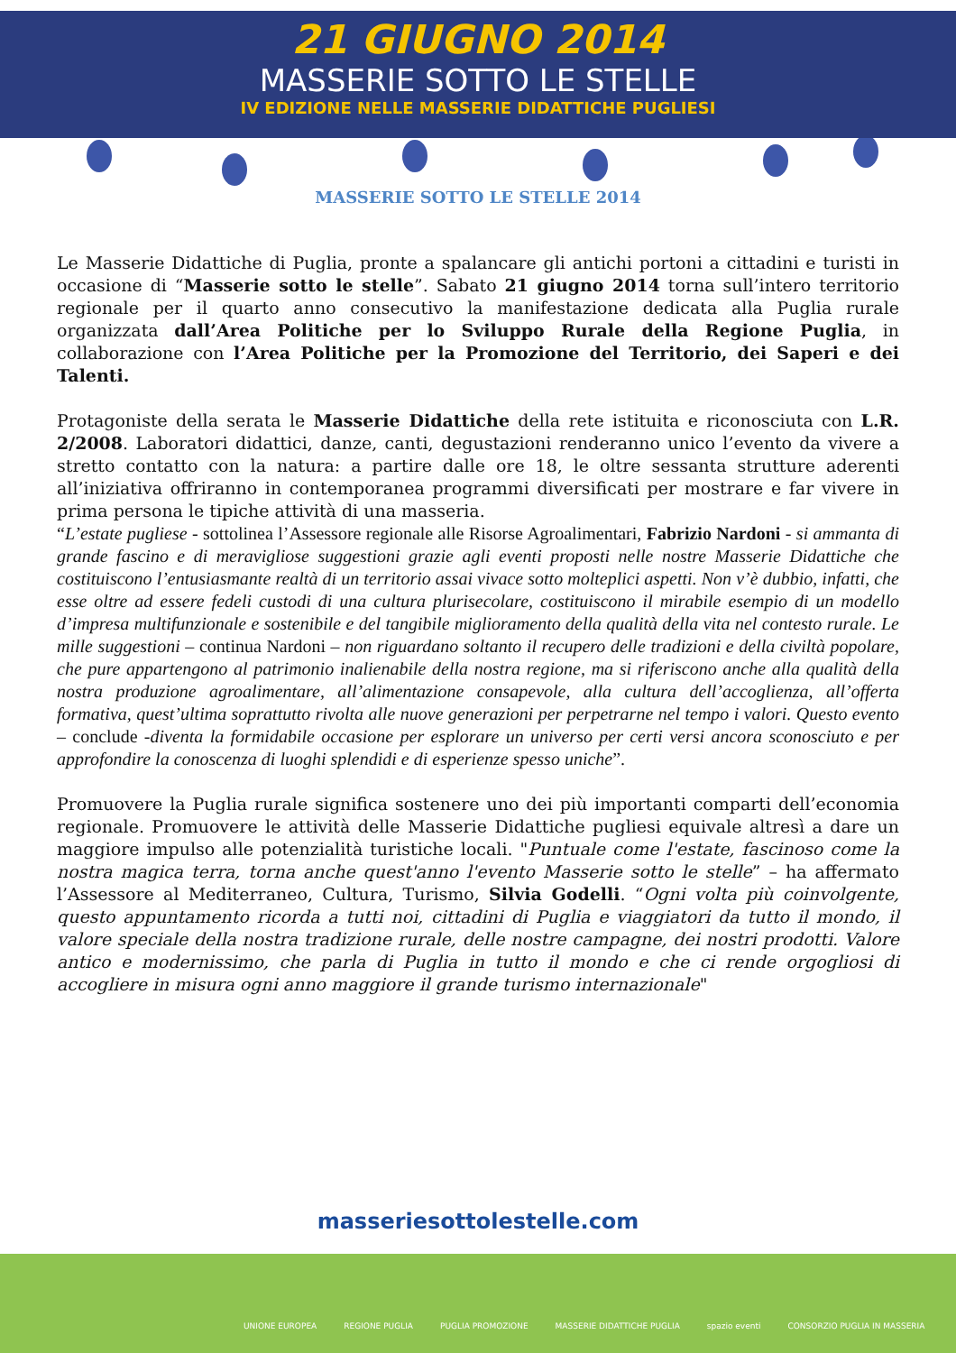21 GIUGNO 2014
MASSERIE SOTTO LE STELLE
IV EDIZIONE NELLE MASSERIE DIDATTICHE PUGLIESI
MASSERIE SOTTO LE STELLE 2014
Le Masserie Didattiche di Puglia, pronte a spalancare gli antichi portoni a cittadini e turisti in occasione di “Masserie sotto le stelle”. Sabato 21 giugno 2014 torna sull’intero territorio regionale per il quarto anno consecutivo la manifestazione dedicata alla Puglia rurale organizzata dall’Area Politiche per lo Sviluppo Rurale della Regione Puglia, in collaborazione con l’Area Politiche per la Promozione del Territorio, dei Saperi e dei Talenti.
Protagoniste della serata le Masserie Didattiche della rete istituita e riconosciuta con L.R. 2/2008. Laboratori didattici, danze, canti, degustazioni renderanno unico l’evento da vivere a stretto contatto con la natura: a partire dalle ore 18, le oltre sessanta strutture aderenti all’iniziativa offriranno in contemporanea programmi diversificati per mostrare e far vivere in prima persona le tipiche attività di una masseria.
“L’estate pugliese - sottolinea l’Assessore regionale alle Risorse Agroalimentari, Fabrizio Nardoni - si ammanta di grande fascino e di meravigliose suggestioni grazie agli eventi proposti nelle nostre Masserie Didattiche che costituiscono l’entusiasmante realtà di un territorio assai vivace sotto molteplici aspetti. Non v’è dubbio, infatti, che esse oltre ad essere fedeli custodi di una cultura plurisecolare, costituiscono il mirabile esempio di un modello d’impresa multifunzionale e sostenibile e del tangibile miglioramento della qualità della vita nel contesto rurale. Le mille suggestioni – continua Nardoni – non riguardano soltanto il recupero delle tradizioni e della civiltà popolare, che pure appartengono al patrimonio inalienabile della nostra regione, ma si riferiscono anche alla qualità della nostra produzione agroalimentare, all’alimentazione consapevole, alla cultura dell’accoglienza, all’offerta formativa, quest’ultima soprattutto rivolta alle nuove generazioni per perpetrarne nel tempo i valori. Questo evento – conclude -diventa la formidabile occasione per esplorare un universo per certi versi ancora sconosciuto e per approfondire la conoscenza di luoghi splendidi e di esperienze spesso uniche”.
Promuovere la Puglia rurale significa sostenere uno dei più importanti comparti dell’economia regionale. Promuovere le attività delle Masserie Didattiche pugliesi equivale altresì a dare un maggiore impulso alle potenzialità turistiche locali. "Puntuale come l'estate, fascinoso come la nostra magica terra, torna anche quest'anno l'evento Masserie sotto le stelle” – ha affermato l’Assessore al Mediterraneo, Cultura, Turismo, Silvia Godelli. “Ogni volta più coinvolgente, questo appuntamento ricorda a tutti noi, cittadini di Puglia e viaggiatori da tutto il mondo, il valore speciale della nostra tradizione rurale, delle nostre campagne, dei nostri prodotti. Valore antico e modernissimo, che parla di Puglia in tutto il mondo e che ci rende orgogliosi di accogliere in misura ogni anno maggiore il grande turismo internazionale"
masseriesottolestelle.com
UNIONE EUROPEA REGIONE PUGLIA PUGLIA PROMOZIONE MASSERIE DIDATTICHE PUGLIA spazio eventi CONSORZIO PUGLIA IN MASSERIA